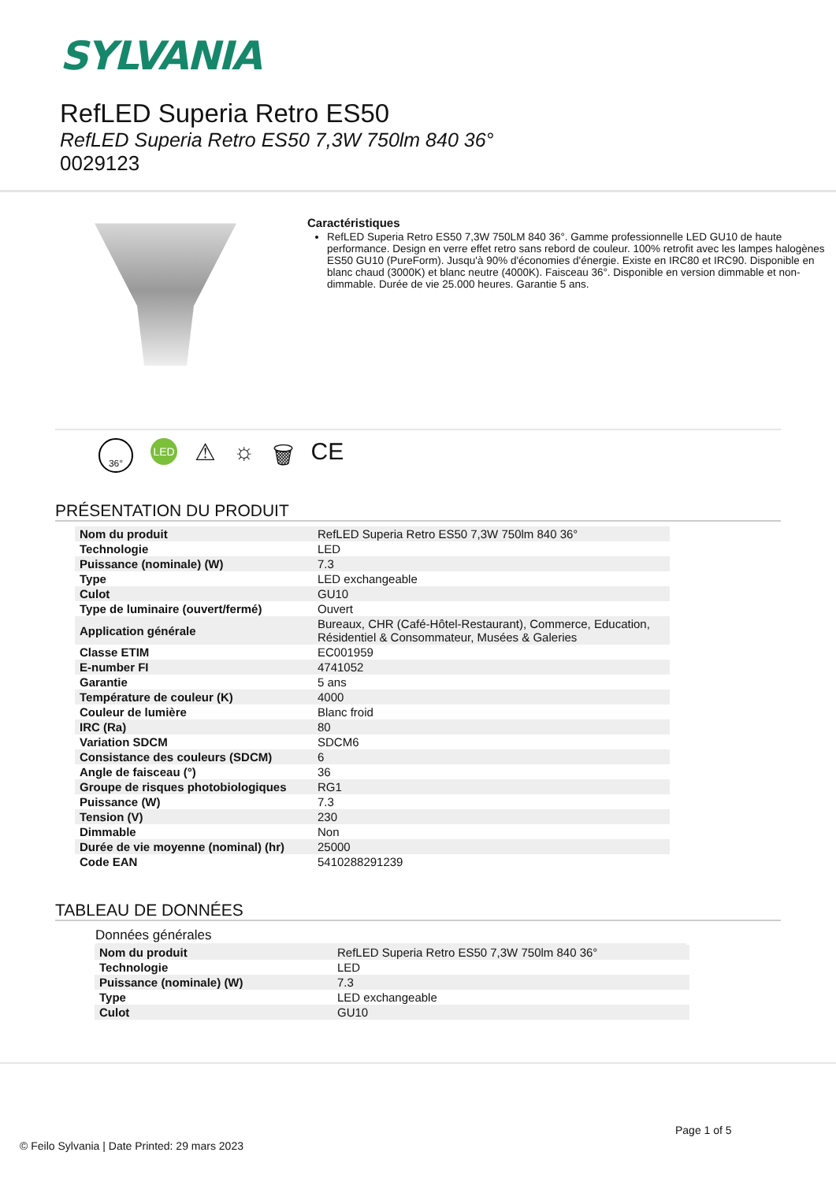SYLVANIA
RefLED Superia Retro ES50
RefLED Superia Retro ES50 7,3W 750lm 840 36°
0029123
Caractéristiques
RefLED Superia Retro ES50 7,3W 750LM 840 36°. Gamme professionnelle LED GU10 de haute performance. Design en verre effet retro sans rebord de couleur. 100% retrofit avec les lampes halogènes ES50 GU10 (PureForm). Jusqu'à 90% d'économies d'énergie. Existe en IRC80 et IRC90. Disponible en blanc chaud (3000K) et blanc neutre (4000K). Faisceau 36°. Disponible en version dimmable et non-dimmable. Durée de vie 25.000 heures. Garantie 5 ans.
36° LED ⚠ ☼ 🗑 CE
PRÉSENTATION DU PRODUIT
| Nom du produit | RefLED Superia Retro ES50 7,3W 750lm 840 36° |
| Technologie | LED |
| Puissance (nominale) (W) | 7.3 |
| Type | LED exchangeable |
| Culot | GU10 |
| Type de luminaire (ouvert/fermé) | Ouvert |
| Application générale | Bureaux, CHR (Café-Hôtel-Restaurant), Commerce, Education, Résidentiel & Consommateur, Musées & Galeries |
| Classe ETIM | EC001959 |
| E-number FI | 4741052 |
| Garantie | 5 ans |
| Température de couleur (K) | 4000 |
| Couleur de lumière | Blanc froid |
| IRC (Ra) | 80 |
| Variation SDCM | SDCM6 |
| Consistance des couleurs (SDCM) | 6 |
| Angle de faisceau (°) | 36 |
| Groupe de risques photobiologiques | RG1 |
| Puissance (W) | 7.3 |
| Tension (V) | 230 |
| Dimmable | Non |
| Durée de vie moyenne (nominal) (hr) | 25000 |
| Code EAN | 5410288291239 |
TABLEAU DE DONNÉES
Données générales
| Nom du produit | RefLED Superia Retro ES50 7,3W 750lm 840 36° |
| Technologie | LED |
| Puissance (nominale) (W) | 7.3 |
| Type | LED exchangeable |
| Culot | GU10 |
Page 1 of 5
© Feilo Sylvania | Date Printed: 29 mars 2023